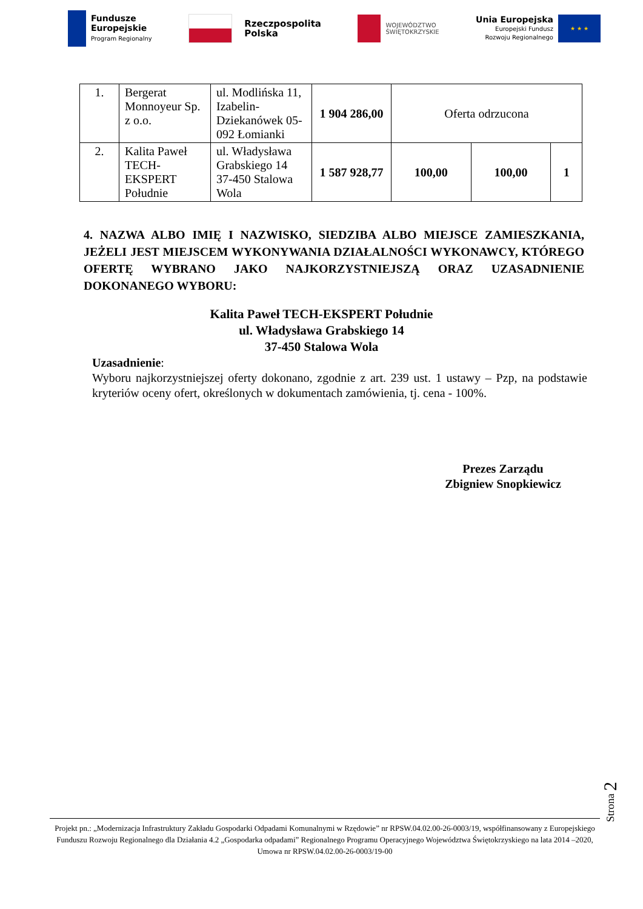Fundusze
Europejskie
Program Regionalny
Rzeczpospolita
Polska
WOJEWÓDZTWO
ŚWIĘTOKRZYSKIE
Unia Europejska
Europejski Fundusz
Rozwoju Regionalnego
★ ★ ★
| 1. | Bergerat Monnoyeur Sp. z o.o. | ul. Modlińska 11, Izabelin-Dziekanówek 05-092 Łomianki | 1 904 286,00 | Oferta odrzucona | | |
| 2. | Kalita Paweł TECH-EKSPERT Południe | ul. Władysława Grabskiego 14 37-450 Stalowa Wola | 1 587 928,77 | 100,00 | 100,00 | 1 |
4. NAZWA ALBO IMIĘ I NAZWISKO, SIEDZIBA ALBO MIEJSCE ZAMIESZKANIA, JEŻELI JEST MIEJSCEM WYKONYWANIA DZIAŁALNOŚCI WYKONAWCY, KTÓREGO OFERTĘ WYBRANO JAKO NAJKORZYSTNIEJSZĄ ORAZ UZASADNIENIE DOKONANEGO WYBORU:
Kalita Paweł TECH-EKSPERT Południe
ul. Władysława Grabskiego 14
37-450 Stalowa Wola
Uzasadnienie:
Wyboru najkorzystniejszej oferty dokonano, zgodnie z art. 239 ust. 1 ustawy – Pzp, na podstawie kryteriów oceny ofert, określonych w dokumentach zamówienia, tj. cena - 100%.
Prezes Zarządu
Zbigniew Snopkiewicz
Strona 2
Projekt pn.: „Modernizacja Infrastruktury Zakładu Gospodarki Odpadami Komunalnymi w Rzędowie” nr RPSW.04.02.00-26-0003/19, współfinansowany z Europejskiego Funduszu Rozwoju Regionalnego dla Działania 4.2 „Gospodarka odpadami” Regionalnego Programu Operacyjnego Województwa Świętokrzyskiego na lata 2014 –2020, Umowa nr RPSW.04.02.00-26-0003/19-00